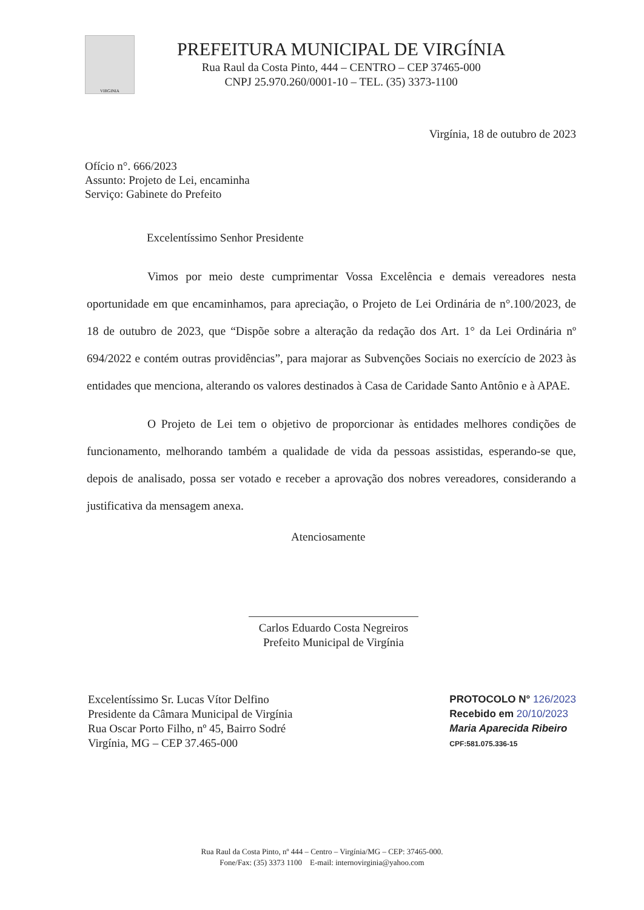VIRGINIA
PREFEITURA MUNICIPAL DE VIRGÍNIA
Rua Raul da Costa Pinto, 444 – CENTRO – CEP 37465-000
CNPJ 25.970.260/0001-10 – TEL. (35) 3373-1100
Virgínia, 18 de outubro de 2023
Ofício n°. 666/2023
Assunto: Projeto de Lei, encaminha
Serviço: Gabinete do Prefeito
Excelentíssimo Senhor Presidente
Vimos por meio deste cumprimentar Vossa Excelência e demais vereadores nesta oportunidade em que encaminhamos, para apreciação, o Projeto de Lei Ordinária de n°.100/2023, de 18 de outubro de 2023, que “Dispõe sobre a alteração da redação dos Art. 1° da Lei Ordinária nº 694/2022 e contém outras providências”, para majorar as Subvenções Sociais no exercício de 2023 às entidades que menciona, alterando os valores destinados à Casa de Caridade Santo Antônio e à APAE.
O Projeto de Lei tem o objetivo de proporcionar às entidades melhores condições de funcionamento, melhorando também a qualidade de vida da pessoas assistidas, esperando-se que, depois de analisado, possa ser votado e receber a aprovação dos nobres vereadores, considerando a justificativa da mensagem anexa.
Atenciosamente
Carlos Eduardo Costa Negreiros
Prefeito Municipal de Virgínia
Excelentíssimo Sr. Lucas Vítor Delfino
Presidente da Câmara Municipal de Virgínia
Rua Oscar Porto Filho, nº 45, Bairro Sodré
Virgínia, MG – CEP 37.465-000
PROTOCOLO N° 126/2023
Recebido em 20/10/2023
Maria Aparecida Ribeiro
CPF:581.075.336-15
Rua Raul da Costa Pinto, nº 444 – Centro – Virgínia/MG – CEP: 37465-000.
Fone/Fax: (35) 3373 1100 E-mail: internovirginia@yahoo.com